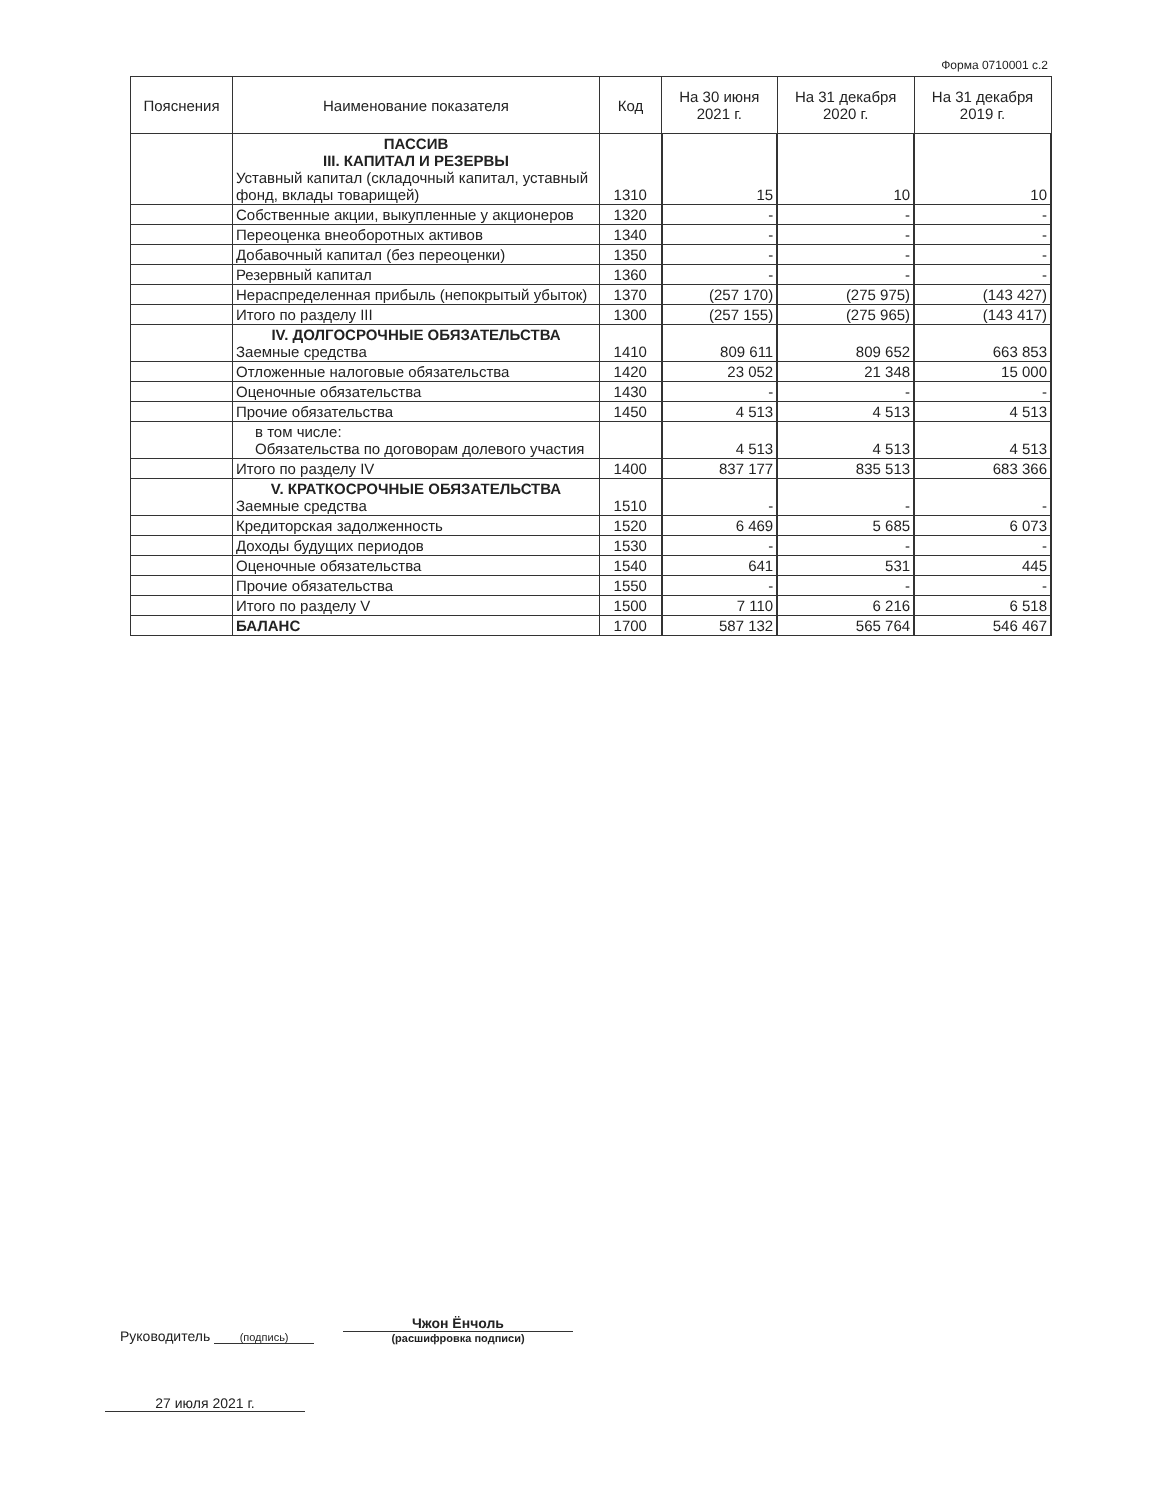Форма 0710001 с.2
| Пояснения | Наименование показателя | Код | На 30 июня 2021 г. | На 31 декабря 2020 г. | На 31 декабря 2019 г. |
| --- | --- | --- | --- | --- | --- |
| | ПАССИВ III. КАПИТАЛ И РЕЗЕРВЫ Уставный капитал (складочный капитал, уставный фонд, вклады товарищей) | 1310 | 15 | 10 | 10 |
| | Собственные акции, выкупленные у акционеров | 1320 | - | - | - |
| | Переоценка внеоборотных активов | 1340 | - | - | - |
| | Добавочный капитал (без переоценки) | 1350 | - | - | - |
| | Резервный капитал | 1360 | - | - | - |
| | Нераспределенная прибыль (непокрытый убыток) | 1370 | (257 170) | (275 975) | (143 427) |
| | Итого по разделу III | 1300 | (257 155) | (275 965) | (143 417) |
| | IV. ДОЛГОСРОЧНЫЕ ОБЯЗАТЕЛЬСТВА Заемные средства | 1410 | 809 611 | 809 652 | 663 853 |
| | Отложенные налоговые обязательства | 1420 | 23 052 | 21 348 | 15 000 |
| | Оценочные обязательства | 1430 | - | - | - |
| | Прочие обязательства | 1450 | 4 513 | 4 513 | 4 513 |
| | в том числе: Обязательства по договорам долевого участия | | 4 513 | 4 513 | 4 513 |
| | Итого по разделу IV | 1400 | 837 177 | 835 513 | 683 366 |
| | V. КРАТКОСРОЧНЫЕ ОБЯЗАТЕЛЬСТВА Заемные средства | 1510 | - | - | - |
| | Кредиторская задолженность | 1520 | 6 469 | 5 685 | 6 073 |
| | Доходы будущих периодов | 1530 | - | - | - |
| | Оценочные обязательства | 1540 | 641 | 531 | 445 |
| | Прочие обязательства | 1550 | - | - | - |
| | Итого по разделу V | 1500 | 7 110 | 6 216 | 6 518 |
| | БАЛАНС | 1700 | 587 132 | 565 764 | 546 467 |
Руководитель
(подпись) Чжон Ёнчоль
(расшифровка подписи)
27 июля 2021 г.